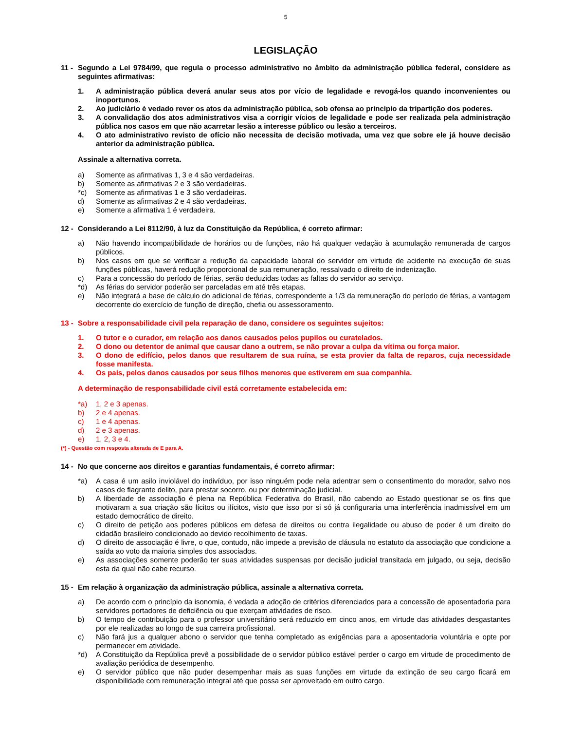5
LEGISLAÇÃO
11 - Segundo a Lei 9784/99, que regula o processo administrativo no âmbito da administração pública federal, considere as seguintes afirmativas:
1. A administração pública deverá anular seus atos por vício de legalidade e revogá-los quando inconvenientes ou inoportunos.
2. Ao judiciário é vedado rever os atos da administração pública, sob ofensa ao princípio da tripartição dos poderes.
3. A convalidação dos atos administrativos visa a corrigir vícios de legalidade e pode ser realizada pela administração pública nos casos em que não acarretar lesão a interesse público ou lesão a terceiros.
4. O ato administrativo revisto de ofício não necessita de decisão motivada, uma vez que sobre ele já houve decisão anterior da administração pública.
Assinale a alternativa correta.
a) Somente as afirmativas 1, 3 e 4 são verdadeiras.
b) Somente as afirmativas 2 e 3 são verdadeiras.
*c) Somente as afirmativas 1 e 3 são verdadeiras.
d) Somente as afirmativas 2 e 4 são verdadeiras.
e) Somente a afirmativa 1 é verdadeira.
12 - Considerando a Lei 8112/90, à luz da Constituição da República, é correto afirmar:
a) Não havendo incompatibilidade de horários ou de funções, não há qualquer vedação à acumulação remunerada de cargos públicos.
b) Nos casos em que se verificar a redução da capacidade laboral do servidor em virtude de acidente na execução de suas funções públicas, haverá redução proporcional de sua remuneração, ressalvado o direito de indenização.
c) Para a concessão do período de férias, serão deduzidas todas as faltas do servidor ao serviço.
*d) As férias do servidor poderão ser parceladas em até três etapas.
e) Não integrará a base de cálculo do adicional de férias, correspondente a 1/3 da remuneração do período de férias, a vantagem decorrente do exercício de função de direção, chefia ou assessoramento.
13 - Sobre a responsabilidade civil pela reparação de dano, considere os seguintes sujeitos:
1. O tutor e o curador, em relação aos danos causados pelos pupilos ou curatelados.
2. O dono ou detentor de animal que causar dano a outrem, se não provar a culpa da vítima ou força maior.
3. O dono de edifício, pelos danos que resultarem de sua ruína, se esta provier da falta de reparos, cuja necessidade fosse manifesta.
4. Os pais, pelos danos causados por seus filhos menores que estiverem em sua companhia.
A determinação de responsabilidade civil está corretamente estabelecida em:
*a) 1, 2 e 3 apenas.
b) 2 e 4 apenas.
c) 1 e 4 apenas.
d) 2 e 3 apenas.
e) 1, 2, 3 e 4.
(*) - Questão com resposta alterada de E para A.
14 - No que concerne aos direitos e garantias fundamentais, é correto afirmar:
*a) A casa é um asilo inviolável do indivíduo, por isso ninguém pode nela adentrar sem o consentimento do morador, salvo nos casos de flagrante delito, para prestar socorro, ou por determinação judicial.
b) A liberdade de associação é plena na República Federativa do Brasil, não cabendo ao Estado questionar se os fins que motivaram a sua criação são lícitos ou ilícitos, visto que isso por si só já configuraria uma interferência inadmissível em um estado democrático de direito.
c) O direito de petição aos poderes públicos em defesa de direitos ou contra ilegalidade ou abuso de poder é um direito do cidadão brasileiro condicionado ao devido recolhimento de taxas.
d) O direito de associação é livre, o que, contudo, não impede a previsão de cláusula no estatuto da associação que condicione a saída ao voto da maioria simples dos associados.
e) As associações somente poderão ter suas atividades suspensas por decisão judicial transitada em julgado, ou seja, decisão esta da qual não cabe recurso.
15 - Em relação à organização da administração pública, assinale a alternativa correta.
a) De acordo com o princípio da isonomia, é vedada a adoção de critérios diferenciados para a concessão de aposentadoria para servidores portadores de deficiência ou que exerçam atividades de risco.
b) O tempo de contribuição para o professor universitário será reduzido em cinco anos, em virtude das atividades desgastantes por ele realizadas ao longo de sua carreira profissional.
c) Não fará jus a qualquer abono o servidor que tenha completado as exigências para a aposentadoria voluntária e opte por permanecer em atividade.
*d) A Constituição da República prevê a possibilidade de o servidor público estável perder o cargo em virtude de procedimento de avaliação periódica de desempenho.
e) O servidor público que não puder desempenhar mais as suas funções em virtude da extinção de seu cargo ficará em disponibilidade com remuneração integral até que possa ser aproveitado em outro cargo.